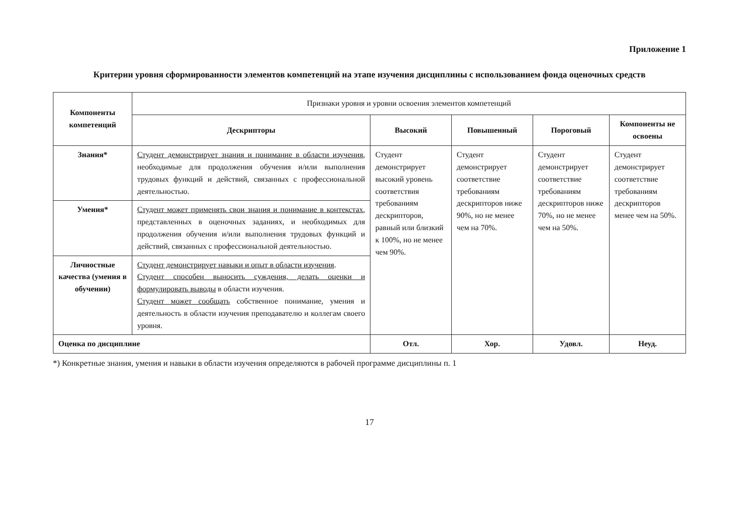Приложение 1
Критерии уровня сформированности элементов компетенций на этапе изучения дисциплины с использованием фонда оценочных средств
| Компоненты компетенций | Признаки уровня и уровни освоения элементов компетенций | | | | |
| | Дескрипторы | Высокий | Повышенный | Пороговый | Компоненты не освоены |
| Знания* | Студент демонстрирует знания и понимание в области изучения , необходимые для продолжения обучения и/или выполнения трудовых функций и действий, связанных с профессиональной деятельностью. | Студент демонстрирует высокий уровень соответствия требованиям дескрипторов, равный или близкий к 100%, но не менее чем 90%. | Студент демонстрирует соответствие требованиям дескрипторов ниже 90%, но не менее чем на 70%. | Студент демонстрирует соответствие требованиям дескрипторов ниже 70%, но не менее чем на 50%. | Студент демонстрирует соответствие требованиям дескрипторов менее чем на 50%. |
| Умения* | Студент может применять свои знания и понимание в контекстах , представленных в оценочных заданиях, и необходимых для продолжения обучения и/или выполнения трудовых функций и действий, связанных с профессиональной деятельностью. | | | | |
| Личностные качества (умения в обучении) | Студент демонстрирует навыки и опыт в области изучения . Студент способен выносить суждения, делать оценки и формулировать выводы в области изучения. Студент может сообщать собственное понимание, умения и деятельность в области изучения преподавателю и коллегам своего уровня. | | | | |
| Оценка по дисциплине | | Отл. | Хор. | Удовл. | Неуд. |
*) Конкретные знания, умения и навыки в области изучения определяются в рабочей программе дисциплины п. 1
17